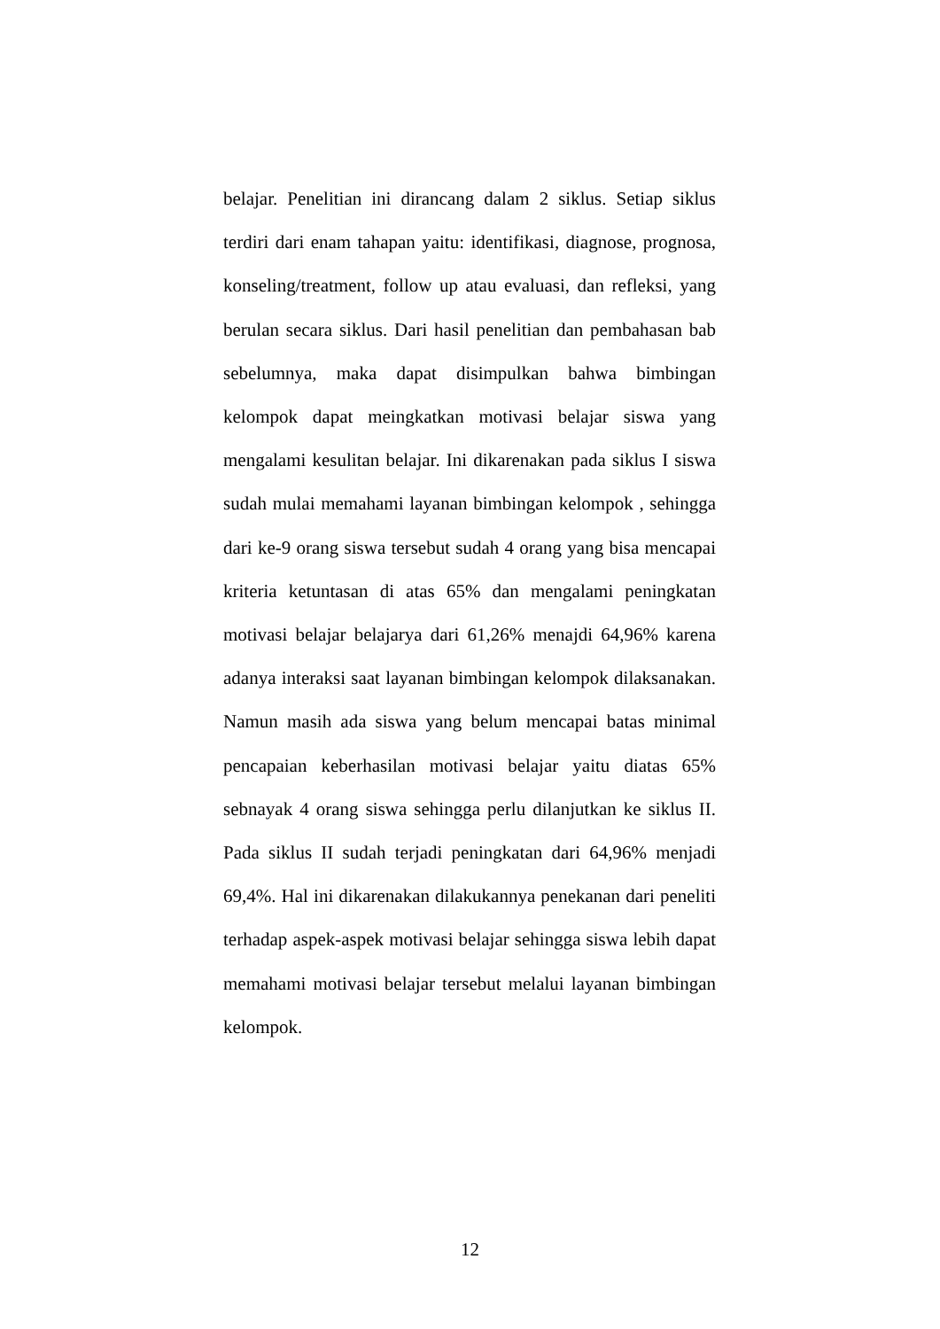belajar. Penelitian ini dirancang dalam 2 siklus. Setiap siklus terdiri dari enam tahapan yaitu: identifikasi, diagnose, prognosa, konseling/treatment, follow up atau evaluasi, dan refleksi, yang berulan secara siklus. Dari hasil penelitian dan pembahasan bab sebelumnya, maka dapat disimpulkan bahwa bimbingan kelompok dapat meingkatkan motivasi belajar siswa yang mengalami kesulitan belajar. Ini dikarenakan pada siklus I siswa sudah mulai memahami layanan bimbingan kelompok , sehingga dari ke-9 orang siswa tersebut sudah 4 orang yang bisa mencapai kriteria ketuntasan di atas 65% dan mengalami peningkatan motivasi belajar belajarya dari 61,26% menajdi 64,96% karena adanya interaksi saat layanan bimbingan kelompok dilaksanakan. Namun masih ada siswa yang belum mencapai batas minimal pencapaian keberhasilan motivasi belajar yaitu diatas 65% sebnayak 4 orang siswa sehingga perlu dilanjutkan ke siklus II. Pada siklus II sudah terjadi peningkatan dari 64,96% menjadi 69,4%. Hal ini dikarenakan dilakukannya penekanan dari peneliti terhadap aspek-aspek motivasi belajar sehingga siswa lebih dapat memahami motivasi belajar tersebut melalui layanan bimbingan kelompok.
12